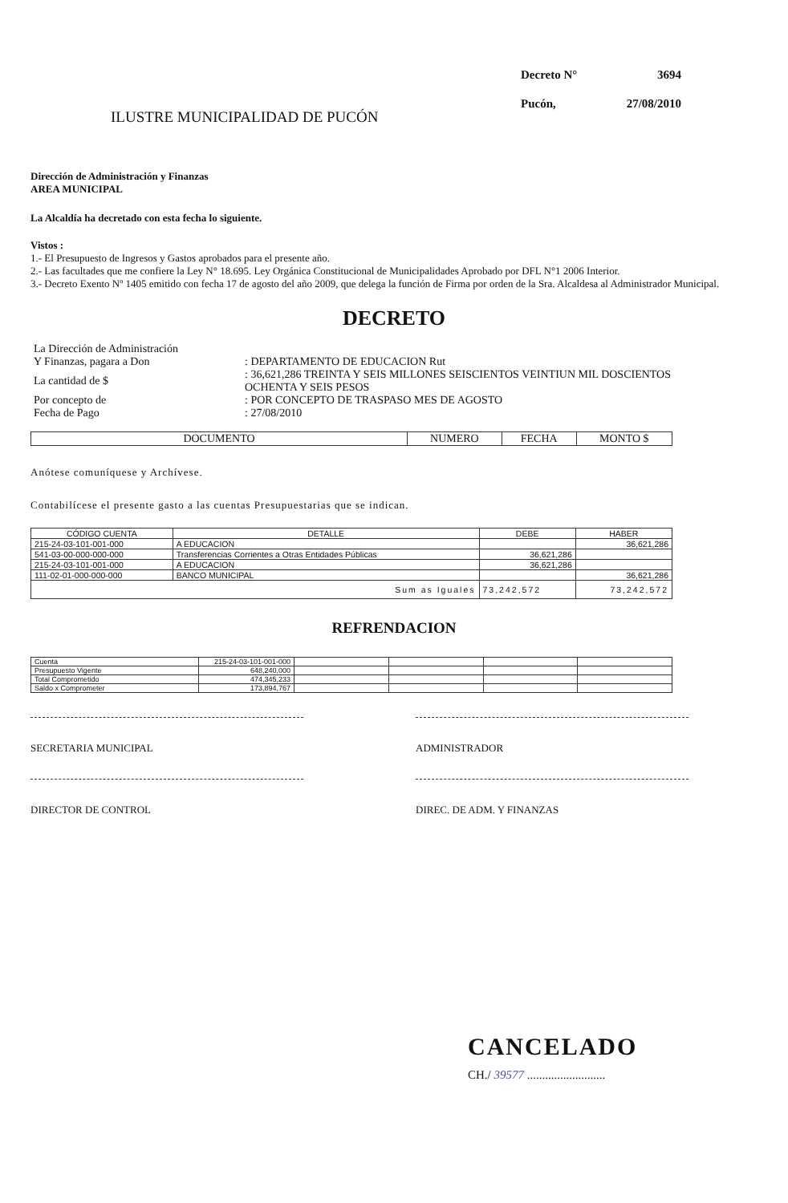ILUSTRE MUNICIPALIDAD DE PUCÓN
Decreto N° 3694 Pucón, 27/08/2010
Dirección de Administración y Finanzas
AREA MUNICIPAL
La Alcaldía ha decretado con esta fecha lo siguiente.
Vistos :
1.- El Presupuesto de Ingresos y Gastos aprobados para el presente año.
2.- Las facultades que me confiere la Ley N° 18.695. Ley Orgánica Constitucional de Municipalidades Aprobado por DFL N°1 2006 Interior.
3.- Decreto Exento Nº 1405 emitido con fecha 17 de agosto del año 2009, que delega la función de Firma por orden de la Sra. Alcaldesa al Administrador Municipal.
DECRETO
| La Dirección de Administración | |
| Y Finanzas, pagara a Don | : DEPARTAMENTO DE EDUCACION Rut |
| La cantidad de $ | : 36,621,286 TREINTA Y SEIS MILLONES SEISCIENTOS VEINTIUN MIL DOSCIENTOS OCHENTA Y SEIS PESOS |
| Por concepto de | : POR CONCEPTO DE TRASPASO MES DE AGOSTO |
| Fecha de Pago | : 27/08/2010 |
| DOCUMENTO | NUMERO | FECHA | MONTO $ |
| --- | --- | --- | --- |
Anótese comuníquese y Archívese.
Contabilícese el presente gasto a las cuentas Presupuestarias que se indican.
| CÓDIGO CUENTA | DETALLE | DEBE | HABER |
| --- | --- | --- | --- |
| 215-24-03-101-001-000 | A EDUCACION | | 36,621,286 |
| 541-03-00-000-000-000 | Transferencias Corrientes a Otras Entidades Públicas | 36,621,286 | |
| 215-24-03-101-001-000 | A EDUCACION | 36,621,286 | |
| 111-02-01-000-000-000 | BANCO MUNICIPAL | | 36,621,286 |
| Sum as Iguales | | 73,242,572 | 73,242,572 |
REFRENDACION
| Cuenta | 215-24-03-101-001-000 | | | | |
| Presupuesto Vigente | 648,240,000 | | | | |
| Total Comprometido | 474,345,233 | | | | |
| Saldo x Comprometer | 173,894,767 | | | | |
SECRETARIA MUNICIPAL ADMINISTRADOR
DIRECTOR DE CONTROL DIREC. DE ADM. Y FINANZAS
CANCELADO
CH./ 39577 ..........................